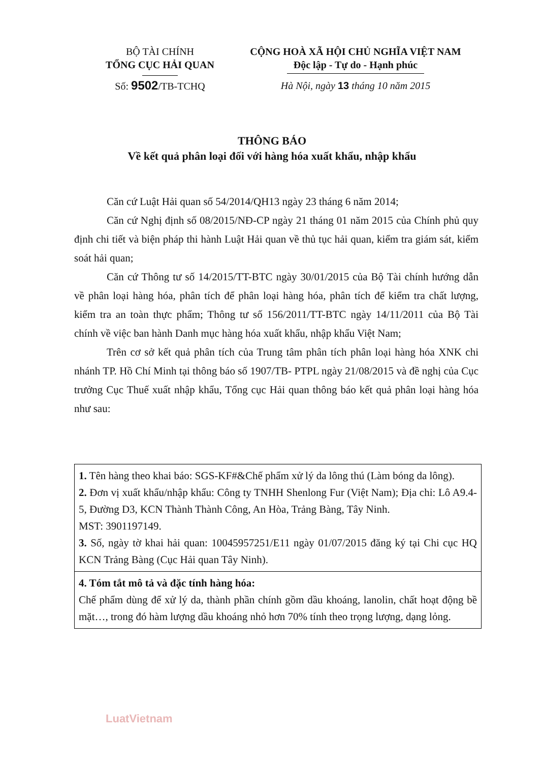BỘ TÀI CHÍNH
TỔNG CỤC HẢI QUAN
Số: 9502/TB-TCHQ
CỘNG HOÀ XÃ HỘI CHỦ NGHĨA VIỆT NAM
Độc lập - Tự do - Hạnh phúc
Hà Nội, ngày 13 tháng 10 năm 2015
THÔNG BÁO
Về kết quả phân loại đối với hàng hóa xuất khẩu, nhập khẩu
Căn cứ Luật Hải quan số 54/2014/QH13 ngày 23 tháng 6 năm 2014;
Căn cứ Nghị định số 08/2015/NĐ-CP ngày 21 tháng 01 năm 2015 của Chính phủ quy định chi tiết và biện pháp thi hành Luật Hải quan về thủ tục hải quan, kiểm tra giám sát, kiểm soát hải quan;
Căn cứ Thông tư số 14/2015/TT-BTC ngày 30/01/2015 của Bộ Tài chính hướng dẫn về phân loại hàng hóa, phân tích để phân loại hàng hóa, phân tích để kiểm tra chất lượng, kiểm tra an toàn thực phẩm; Thông tư số 156/2011/TT-BTC ngày 14/11/2011 của Bộ Tài chính về việc ban hành Danh mục hàng hóa xuất khẩu, nhập khẩu Việt Nam;
Trên cơ sở kết quả phân tích của Trung tâm phân tích phân loại hàng hóa XNK chi nhánh TP. Hồ Chí Minh tại thông báo số 1907/TB- PTPL ngày 21/08/2015 và đề nghị của Cục trưởng Cục Thuế xuất nhập khẩu, Tổng cục Hải quan thông báo kết quả phân loại hàng hóa như sau:
| 1. Tên hàng theo khai báo: SGS-KF#&Chế phẩm xử lý da lông thú (Làm bóng da lông). 2. Đơn vị xuất khẩu/nhập khẩu: Công ty TNHH Shenlong Fur (Việt Nam); Địa chỉ: Lô A9.4-5, Đường D3, KCN Thành Thành Công, An Hòa, Trảng Bàng, Tây Ninh. MST: 3901197149. 3. Số, ngày tờ khai hải quan: 10045957251/E11 ngày 01/07/2015 đăng ký tại Chi cục HQ KCN Trảng Bàng (Cục Hải quan Tây Ninh). |
| 4. Tóm tắt mô tả và đặc tính hàng hóa: Chế phẩm dùng để xử lý da, thành phần chính gồm dầu khoáng, lanolin, chất hoạt động bề mặt…, trong đó hàm lượng dầu khoáng nhỏ hơn 70% tính theo trọng lượng, dạng lỏng. |
LuatVietnam